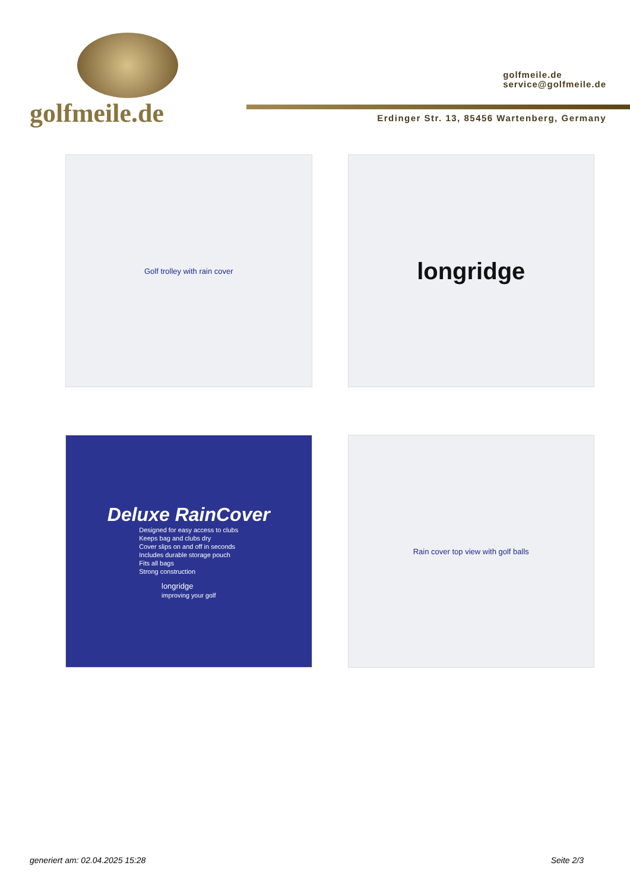golfmeile.de
golfmeile.de
service@golfmeile.de
Erdinger Str. 13, 85456 Wartenberg, Germany
Golf trolley with rain cover
longridge
Deluxe RainCover
Designed for easy access to clubs
Keeps bag and clubs dry
Cover slips on and off in seconds
Includes durable storage pouch
Fits all bags
Strong construction
longridge
improving your golf
Rain cover top view with golf balls
generiert am: 02.04.2025 15:28 Seite 2/3